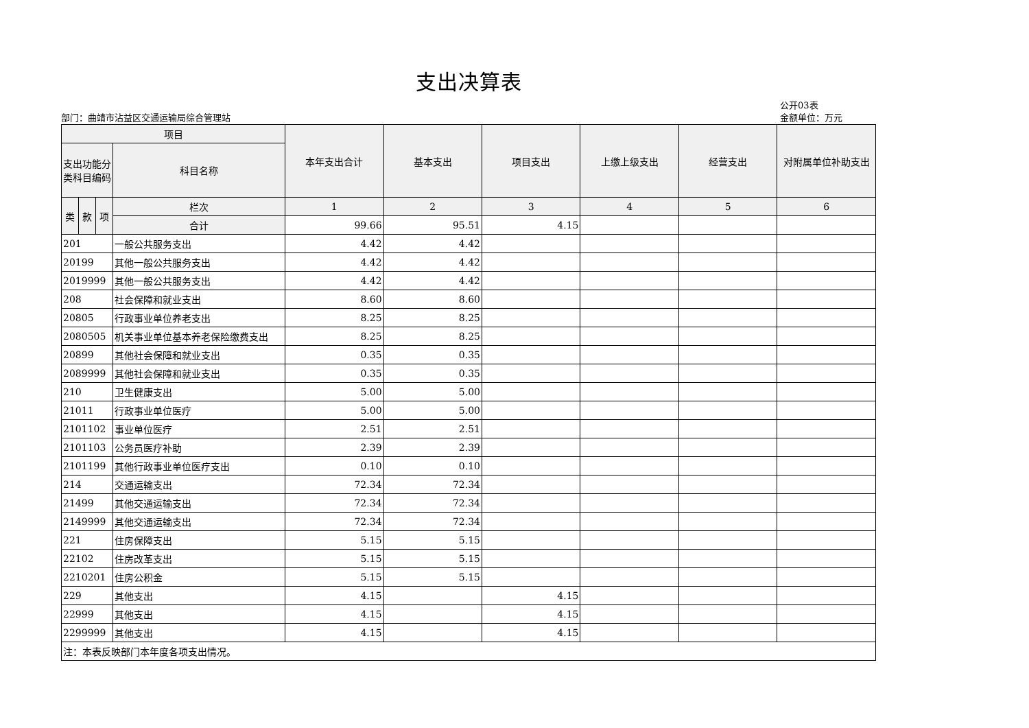支出决算表
部门：曲靖市沾益区交通运输局综合管理站
公开03表
金额单位：万元
| 项目 | | | | 本年支出合计 | 基本支出 | 项目支出 | 上缴上级支出 | 经营支出 | 对附属单位补助支出 |
| --- | --- | --- | --- | --- | --- | --- | --- | --- | --- |
| 支出功能分类科目编码 | | | 科目名称 | | | | | | |
| 类 | 款 | 项 | 栏次 | 1 | 2 | 3 | 4 | 5 | 6 |
| | | | 合计 | 99.66 | 95.51 | 4.15 | | | |
| 201 | | | 一般公共服务支出 | 4.42 | 4.42 | | | | |
| 20199 | | | 其他一般公共服务支出 | 4.42 | 4.42 | | | | |
| 2019999 | | | 其他一般公共服务支出 | 4.42 | 4.42 | | | | |
| 208 | | | 社会保障和就业支出 | 8.60 | 8.60 | | | | |
| 20805 | | | 行政事业单位养老支出 | 8.25 | 8.25 | | | | |
| 2080505 | | | 机关事业单位基本养老保险缴费支出 | 8.25 | 8.25 | | | | |
| 20899 | | | 其他社会保障和就业支出 | 0.35 | 0.35 | | | | |
| 2089999 | | | 其他社会保障和就业支出 | 0.35 | 0.35 | | | | |
| 210 | | | 卫生健康支出 | 5.00 | 5.00 | | | | |
| 21011 | | | 行政事业单位医疗 | 5.00 | 5.00 | | | | |
| 2101102 | | | 事业单位医疗 | 2.51 | 2.51 | | | | |
| 2101103 | | | 公务员医疗补助 | 2.39 | 2.39 | | | | |
| 2101199 | | | 其他行政事业单位医疗支出 | 0.10 | 0.10 | | | | |
| 214 | | | 交通运输支出 | 72.34 | 72.34 | | | | |
| 21499 | | | 其他交通运输支出 | 72.34 | 72.34 | | | | |
| 2149999 | | | 其他交通运输支出 | 72.34 | 72.34 | | | | |
| 221 | | | 住房保障支出 | 5.15 | 5.15 | | | | |
| 22102 | | | 住房改革支出 | 5.15 | 5.15 | | | | |
| 2210201 | | | 住房公积金 | 5.15 | 5.15 | | | | |
| 229 | | | 其他支出 | 4.15 | | 4.15 | | | |
| 22999 | | | 其他支出 | 4.15 | | 4.15 | | | |
| 2299999 | | | 其他支出 | 4.15 | | 4.15 | | | |
| 注：本表反映部门本年度各项支出情况。 | | | | | | | | | |